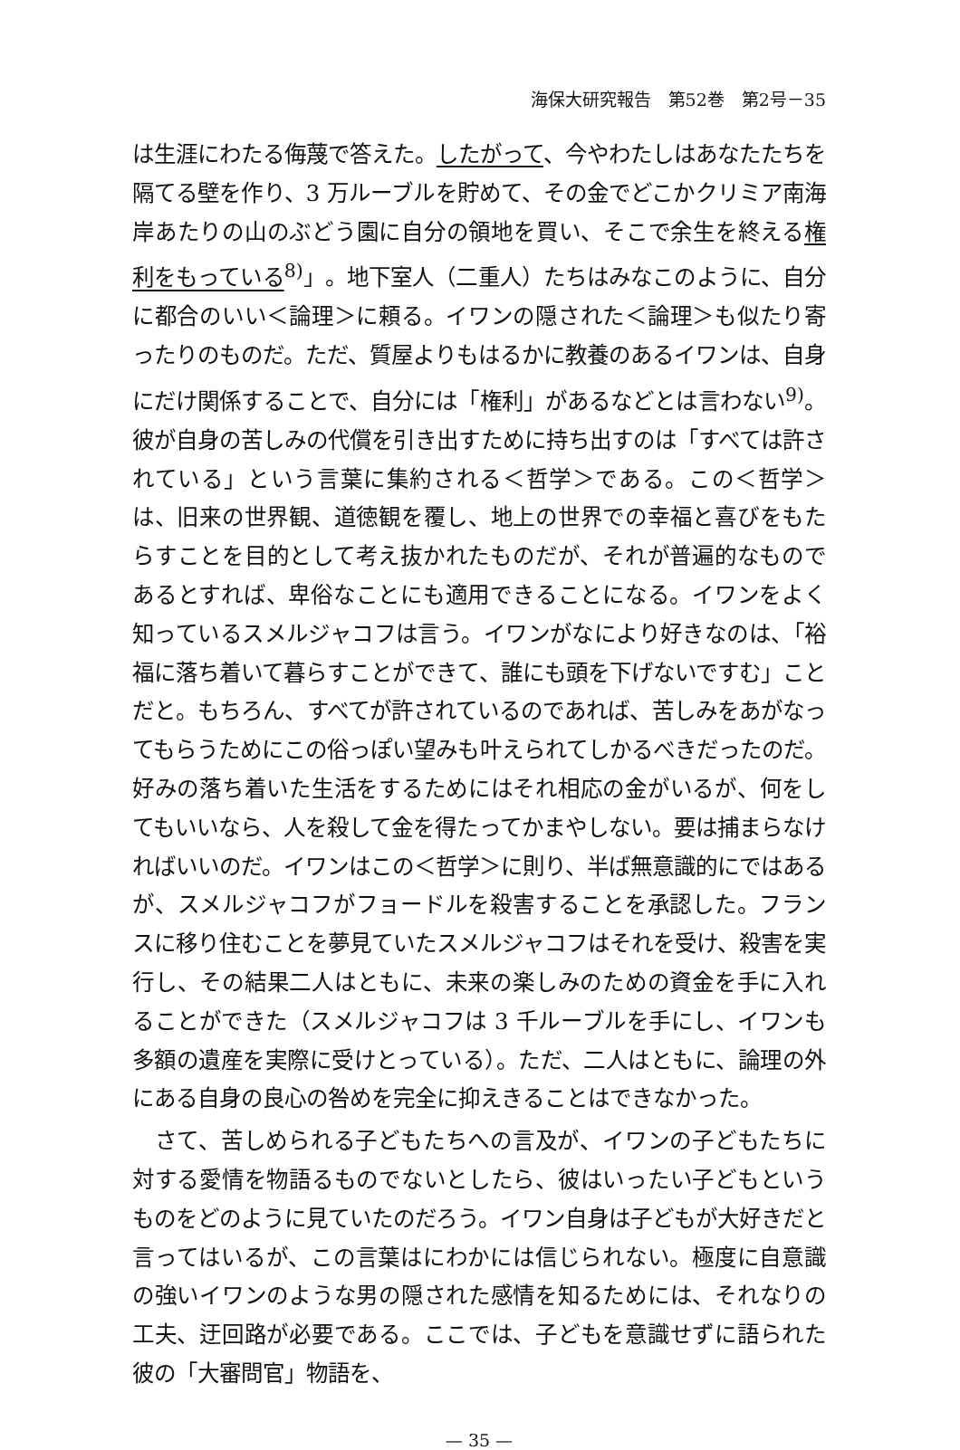海保大研究報告　第52巻　第2号－35
は生涯にわたる侮蔑で答えた。したがって、今やわたしはあなたたちを隔てる壁を作り、3 万ルーブルを貯めて、その金でどこかクリミア南海岸あたりの山のぶどう園に自分の領地を買い、そこで余生を終える権利をもっている<sup>8)</sup>」。地下室人（二重人）たちはみなこのように、自分に都合のいい＜論理＞に頼る。イワンの隠された＜論理＞も似たり寄ったりのものだ。ただ、質屋よりもはるかに教養のあるイワンは、自身にだけ関係することで、自分には「権利」があるなどとは言わない<sup>9)</sup>。彼が自身の苦しみの代償を引き出すために持ち出すのは「すべては許されている」という言葉に集約される＜哲学＞である。この＜哲学＞は、旧来の世界観、道徳観を覆し、地上の世界での幸福と喜びをもたらすことを目的として考え抜かれたものだが、それが普遍的なものであるとすれば、卑俗なことにも適用できることになる。イワンをよく知っているスメルジャコフは言う。イワンがなにより好きなのは、「裕福に落ち着いて暮らすことができて、誰にも頭を下げないですむ」ことだと。もちろん、すべてが許されているのであれば、苦しみをあがなってもらうためにこの俗っぽい望みも叶えられてしかるべきだったのだ。好みの落ち着いた生活をするためにはそれ相応の金がいるが、何をしてもいいなら、人を殺して金を得たってかまやしない。要は捕まらなければいいのだ。イワンはこの＜哲学＞に則り、半ば無意識的にではあるが、スメルジャコフがフョードルを殺害することを承認した。フランスに移り住むことを夢見ていたスメルジャコフはそれを受け、殺害を実行し、その結果二人はともに、未来の楽しみのための資金を手に入れることができた（スメルジャコフは 3 千ルーブルを手にし、イワンも多額の遺産を実際に受けとっている）。ただ、二人はともに、論理の外にある自身の良心の咎めを完全に抑えきることはできなかった。
さて、苦しめられる子どもたちへの言及が、イワンの子どもたちに対する愛情を物語るものでないとしたら、彼はいったい子どもというものをどのように見ていたのだろう。イワン自身は子どもが大好きだと言ってはいるが、この言葉はにわかには信じられない。極度に自意識の強いイワンのような男の隠された感情を知るためには、それなりの工夫、迂回路が必要である。ここでは、子どもを意識せずに語られた彼の「大審問官」物語を、
— 35 —